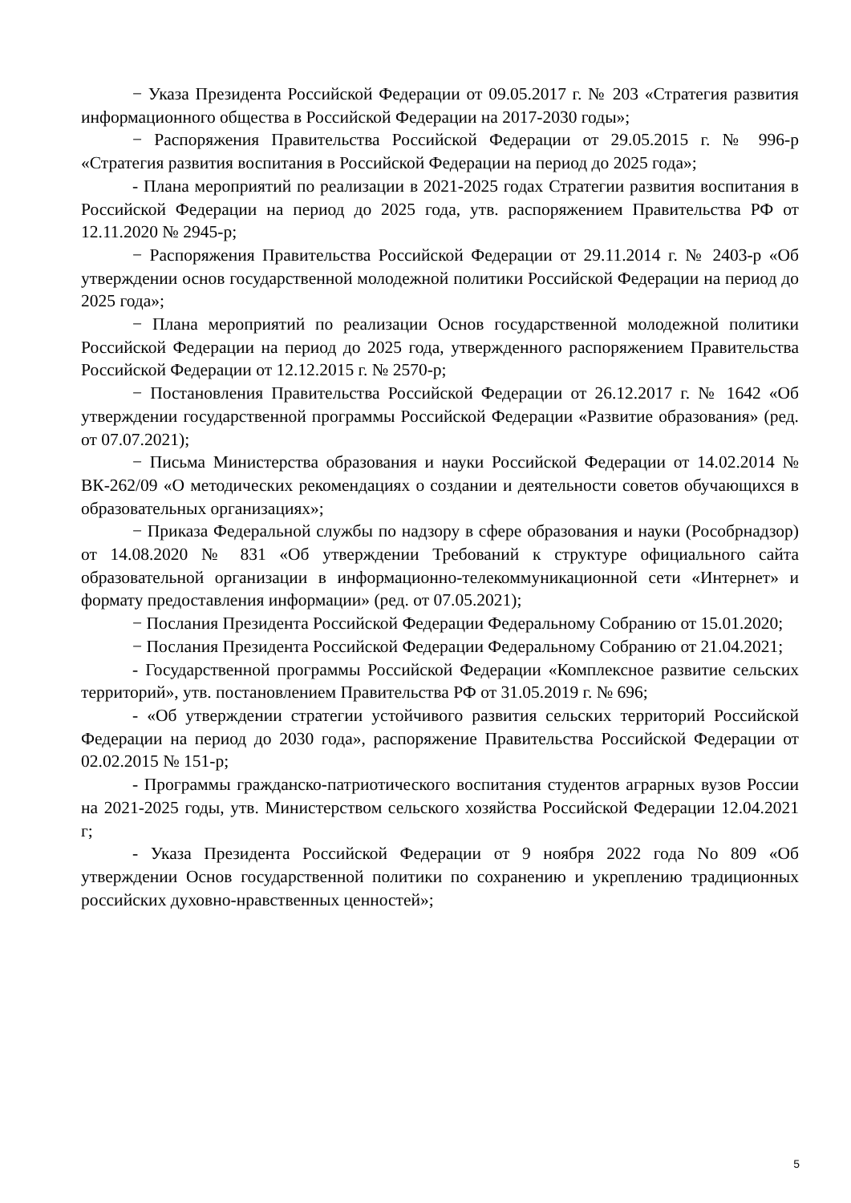− Указа Президента Российской Федерации от 09.05.2017 г. № 203 «Стратегия развития информационного общества в Российской Федерации на 2017-2030 годы»;
− Распоряжения Правительства Российской Федерации от 29.05.2015 г. № 996-р «Стратегия развития воспитания в Российской Федерации на период до 2025 года»;
- Плана мероприятий по реализации в 2021-2025 годах Стратегии развития воспитания в Российской Федерации на период до 2025 года, утв. распоряжением Правительства РФ от 12.11.2020 № 2945-р;
− Распоряжения Правительства Российской Федерации от 29.11.2014 г. № 2403-р «Об утверждении основ государственной молодежной политики Российской Федерации на период до 2025 года»;
− Плана мероприятий по реализации Основ государственной молодежной политики Российской Федерации на период до 2025 года, утвержденного распоряжением Правительства Российской Федерации от 12.12.2015 г. № 2570-р;
− Постановления Правительства Российской Федерации от 26.12.2017 г. № 1642 «Об утверждении государственной программы Российской Федерации «Развитие образования» (ред. от 07.07.2021);
− Письма Министерства образования и науки Российской Федерации от 14.02.2014 № ВК-262/09 «О методических рекомендациях о создании и деятельности советов обучающихся в образовательных организациях»;
− Приказа Федеральной службы по надзору в сфере образования и науки (Рособрнадзор) от 14.08.2020 № 831 «Об утверждении Требований к структуре официального сайта образовательной организации в информационно-телекоммуникационной сети «Интернет» и формату предоставления информации» (ред. от 07.05.2021);
− Послания Президента Российской Федерации Федеральному Собранию от 15.01.2020;
− Послания Президента Российской Федерации Федеральному Собранию от 21.04.2021;
- Государственной программы Российской Федерации «Комплексное развитие сельских территорий», утв. постановлением Правительства РФ от 31.05.2019 г. № 696;
- «Об утверждении стратегии устойчивого развития сельских территорий Российской Федерации на период до 2030 года», распоряжение Правительства Российской Федерации от 02.02.2015 № 151-р;
- Программы гражданско-патриотического воспитания студентов аграрных вузов России на 2021-2025 годы, утв. Министерством сельского хозяйства Российской Федерации 12.04.2021 г;
- Указа Президента Российской Федерации от 9 ноября 2022 года No 809 «Об утверждении Основ государственной политики по сохранению и укреплению традиционных российских духовно-нравственных ценностей»;
5